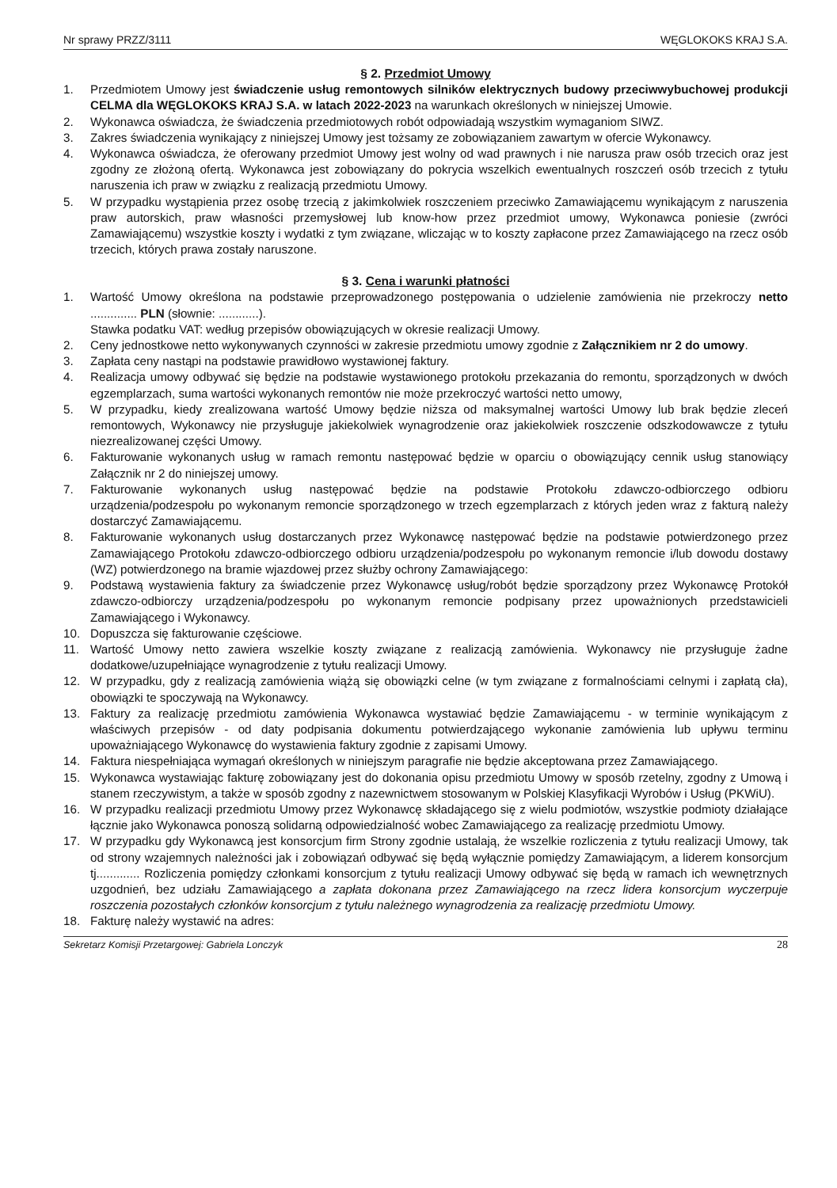Nr sprawy PRZZ/3111 WĘGLOKOKS KRAJ S.A.
§ 2. Przedmiot Umowy
1. Przedmiotem Umowy jest świadczenie usług remontowych silników elektrycznych budowy przeciwwybuchowej produkcji CELMA dla WĘGLOKOKS KRAJ S.A. w latach 2022-2023 na warunkach określonych w niniejszej Umowie.
2. Wykonawca oświadcza, że świadczenia przedmiotowych robót odpowiadają wszystkim wymaganiom SIWZ.
3. Zakres świadczenia wynikający z niniejszej Umowy jest tożsamy ze zobowiązaniem zawartym w ofercie Wykonawcy.
4. Wykonawca oświadcza, że oferowany przedmiot Umowy jest wolny od wad prawnych i nie narusza praw osób trzecich oraz jest zgodny ze złożoną ofertą. Wykonawca jest zobowiązany do pokrycia wszelkich ewentualnych roszczeń osób trzecich z tytułu naruszenia ich praw w związku z realizacją przedmiotu Umowy.
5. W przypadku wystąpienia przez osobę trzecią z jakimkolwiek roszczeniem przeciwko Zamawiającemu wynikającym z naruszenia praw autorskich, praw własności przemysłowej lub know-how przez przedmiot umowy, Wykonawca poniesie (zwróci Zamawiającemu) wszystkie koszty i wydatki z tym związane, wliczając w to koszty zapłacone przez Zamawiającego na rzecz osób trzecich, których prawa zostały naruszone.
§ 3. Cena i warunki płatności
1. Wartość Umowy określona na podstawie przeprowadzonego postępowania o udzielenie zamówienia nie przekroczy netto .............. PLN (słownie: ............).
Stawka podatku VAT: według przepisów obowiązujących w okresie realizacji Umowy.
2. Ceny jednostkowe netto wykonywanych czynności w zakresie przedmiotu umowy zgodnie z Załącznikiem nr 2 do umowy.
3. Zapłata ceny nastąpi na podstawie prawidłowo wystawionej faktury.
4. Realizacja umowy odbywać się będzie na podstawie wystawionego protokołu przekazania do remontu, sporządzonych w dwóch egzemplarzach, suma wartości wykonanych remontów nie może przekroczyć wartości netto umowy,
5. W przypadku, kiedy zrealizowana wartość Umowy będzie niższa od maksymalnej wartości Umowy lub brak będzie zleceń remontowych, Wykonawcy nie przysługuje jakiekolwiek wynagrodzenie oraz jakiekolwiek roszczenie odszkodowawcze z tytułu niezrealizowanej części Umowy.
6. Fakturowanie wykonanych usług w ramach remontu następować będzie w oparciu o obowiązujący cennik usług stanowiący Załącznik nr 2 do niniejszej umowy.
7. Fakturowanie wykonanych usług następować będzie na podstawie Protokołu zdawczo-odbiorczego odbioru urządzenia/podzespołu po wykonanym remoncie sporządzonego w trzech egzemplarzach z których jeden wraz z fakturą należy dostarczyć Zamawiającemu.
8. Fakturowanie wykonanych usług dostarczanych przez Wykonawcę następować będzie na podstawie potwierdzonego przez Zamawiającego Protokołu zdawczo-odbiorczego odbioru urządzenia/podzespołu po wykonanym remoncie i/lub dowodu dostawy (WZ) potwierdzonego na bramie wjazdowej przez służby ochrony Zamawiającego:
9. Podstawą wystawienia faktury za świadczenie przez Wykonawcę usług/robót będzie sporządzony przez Wykonawcę Protokół zdawczo-odbiorczy urządzenia/podzespołu po wykonanym remoncie podpisany przez upoważnionych przedstawicieli Zamawiającego i Wykonawcy.
10. Dopuszcza się fakturowanie częściowe.
11. Wartość Umowy netto zawiera wszelkie koszty związane z realizacją zamówienia. Wykonawcy nie przysługuje żadne dodatkowe/uzupełniające wynagrodzenie z tytułu realizacji Umowy.
12. W przypadku, gdy z realizacją zamówienia wiążą się obowiązki celne (w tym związane z formalnościami celnymi i zapłatą cła), obowiązki te spoczywają na Wykonawcy.
13. Faktury za realizację przedmiotu zamówienia Wykonawca wystawiać będzie Zamawiającemu - w terminie wynikającym z właściwych przepisów - od daty podpisania dokumentu potwierdzającego wykonanie zamówienia lub upływu terminu upoważniającego Wykonawcę do wystawienia faktury zgodnie z zapisami Umowy.
14. Faktura niespełniająca wymagań określonych w niniejszym paragrafie nie będzie akceptowana przez Zamawiającego.
15. Wykonawca wystawiając fakturę zobowiązany jest do dokonania opisu przedmiotu Umowy w sposób rzetelny, zgodny z Umową i stanem rzeczywistym, a także w sposób zgodny z nazewnictwem stosowanym w Polskiej Klasyfikacji Wyrobów i Usług (PKWiU).
16. W przypadku realizacji przedmiotu Umowy przez Wykonawcę składającego się z wielu podmiotów, wszystkie podmioty działające łącznie jako Wykonawca ponoszą solidarną odpowiedzialność wobec Zamawiającego za realizację przedmiotu Umowy.
17. W przypadku gdy Wykonawcą jest konsorcjum firm Strony zgodnie ustalają, że wszelkie rozliczenia z tytułu realizacji Umowy, tak od strony wzajemnych należności jak i zobowiązań odbywać się będą wyłącznie pomiędzy Zamawiającym, a liderem konsorcjum tj............. Rozliczenia pomiędzy członkami konsorcjum z tytułu realizacji Umowy odbywać się będą w ramach ich wewnętrznych uzgodnień, bez udziału Zamawiającego a zapłata dokonana przez Zamawiającego na rzecz lidera konsorcjum wyczerpuje roszczenia pozostałych członków konsorcjum z tytułu należnego wynagrodzenia za realizację przedmiotu Umowy.
18. Fakturę należy wystawić na adres:
Sekretarz Komisji Przetargowej: Gabriela Lonczyk 28